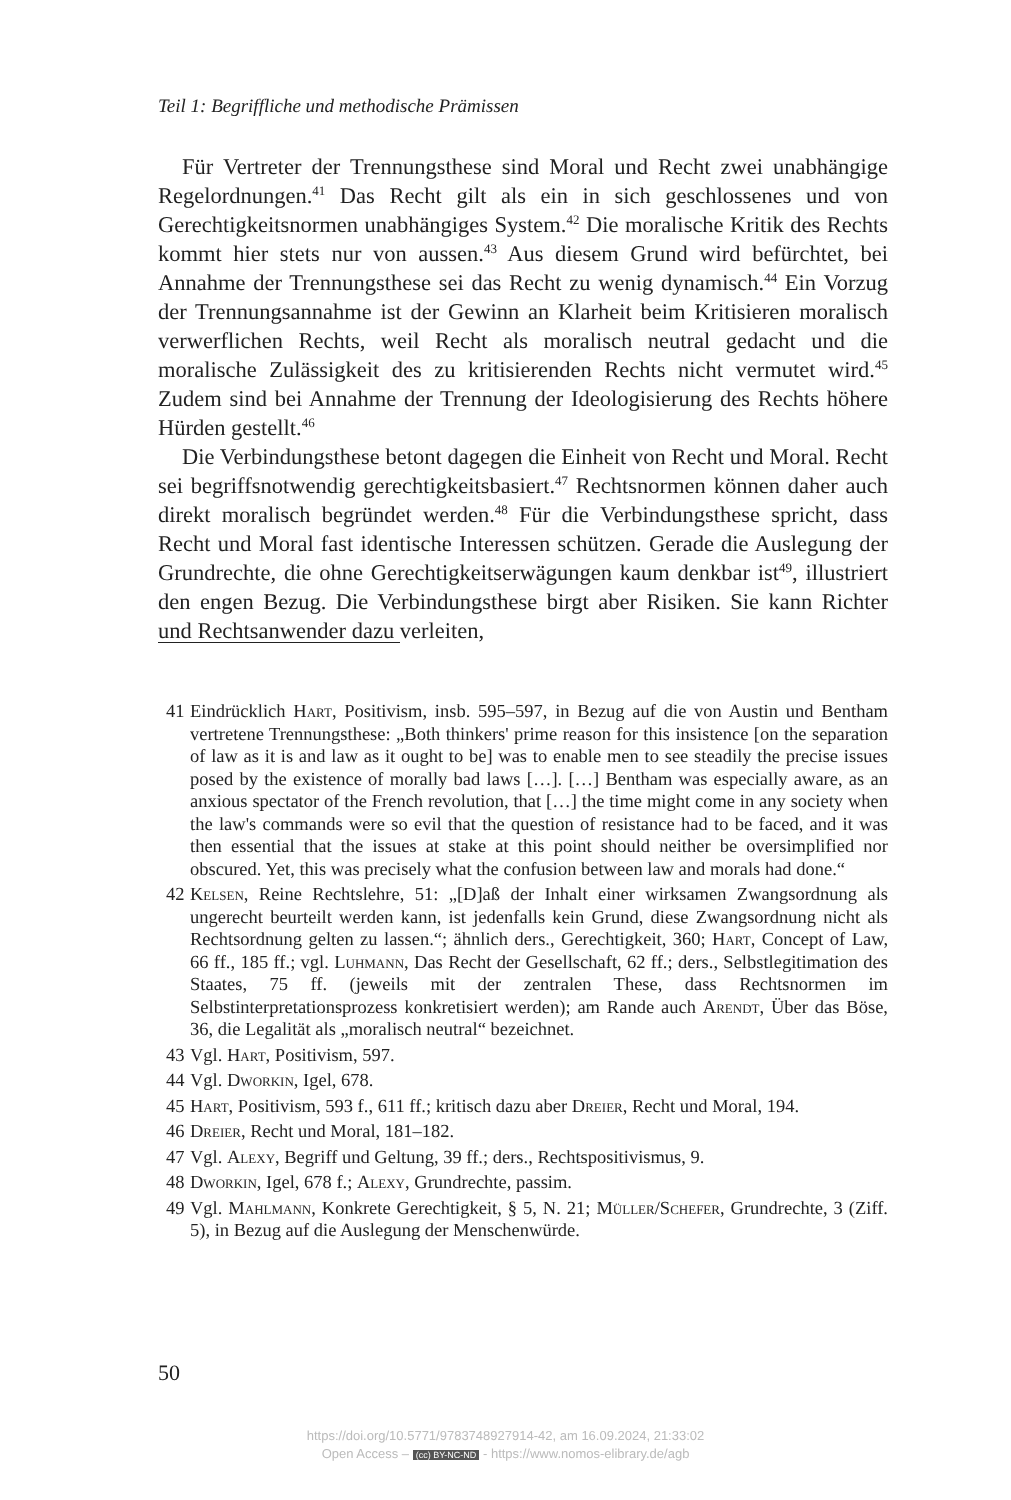Teil 1: Begriffliche und methodische Prämissen
Für Vertreter der Trennungsthese sind Moral und Recht zwei unabhängige Regelordnungen.<sup>41</sup> Das Recht gilt als ein in sich geschlossenes und von Gerechtigkeitsnormen unabhängiges System.<sup>42</sup> Die moralische Kritik des Rechts kommt hier stets nur von aussen.<sup>43</sup> Aus diesem Grund wird befürchtet, bei Annahme der Trennungsthese sei das Recht zu wenig dynamisch.<sup>44</sup> Ein Vorzug der Trennungsannahme ist der Gewinn an Klarheit beim Kritisieren moralisch verwerflichen Rechts, weil Recht als moralisch neutral gedacht und die moralische Zulässigkeit des zu kritisierenden Rechts nicht vermutet wird.<sup>45</sup> Zudem sind bei Annahme der Trennung der Ideologisierung des Rechts höhere Hürden gestellt.<sup>46</sup>
Die Verbindungsthese betont dagegen die Einheit von Recht und Moral. Recht sei begriffsnotwendig gerechtigkeitsbasiert.<sup>47</sup> Rechtsnormen können daher auch direkt moralisch begründet werden.<sup>48</sup> Für die Verbindungsthese spricht, dass Recht und Moral fast identische Interessen schützen. Gerade die Auslegung der Grundrechte, die ohne Gerechtigkeitserwägungen kaum denkbar ist<sup>49</sup>, illustriert den engen Bezug. Die Verbindungsthese birgt aber Risiken. Sie kann Richter und Rechtsanwender dazu verleiten,
41 Eindrücklich Hart, Positivism, insb. 595–597, in Bezug auf die von Austin und Bentham vertretene Trennungsthese: „Both thinkers' prime reason for this insistence [on the separation of law as it is and law as it ought to be] was to enable men to see steadily the precise issues posed by the existence of morally bad laws […]. […] Bentham was especially aware, as an anxious spectator of the French revolution, that […] the time might come in any society when the law's commands were so evil that the question of resistance had to be faced, and it was then essential that the issues at stake at this point should neither be oversimplified nor obscured. Yet, this was precisely what the confusion between law and morals had done.“
42 Kelsen, Reine Rechtslehre, 51: „[D]aß der Inhalt einer wirksamen Zwangsordnung als ungerecht beurteilt werden kann, ist jedenfalls kein Grund, diese Zwangsordnung nicht als Rechtsordnung gelten zu lassen.“; ähnlich ders., Gerechtigkeit, 360; Hart, Concept of Law, 66 ff., 185 ff.; vgl. Luhmann, Das Recht der Gesellschaft, 62 ff.; ders., Selbstlegitimation des Staates, 75 ff. (jeweils mit der zentralen These, dass Rechtsnormen im Selbstinterpretationsprozess konkretisiert werden); am Rande auch Arendt, Über das Böse, 36, die Legalität als „moralisch neutral“ bezeichnet.
43 Vgl. Hart, Positivism, 597.
44 Vgl. Dworkin, Igel, 678.
45 Hart, Positivism, 593 f., 611 ff.; kritisch dazu aber Dreier, Recht und Moral, 194.
46 Dreier, Recht und Moral, 181–182.
47 Vgl. Alexy, Begriff und Geltung, 39 ff.; ders., Rechtspositivismus, 9.
48 Dworkin, Igel, 678 f.; Alexy, Grundrechte, passim.
49 Vgl. Mahlmann, Konkrete Gerechtigkeit, § 5, N. 21; Müller/Schefer, Grundrechte, 3 (Ziff. 5), in Bezug auf die Auslegung der Menschenwürde.
50
https://doi.org/10.5771/9783748927914-42, am 16.09.2024, 21:33:02
Open Access – (cc) BY-NC-ND - https://www.nomos-elibrary.de/agb